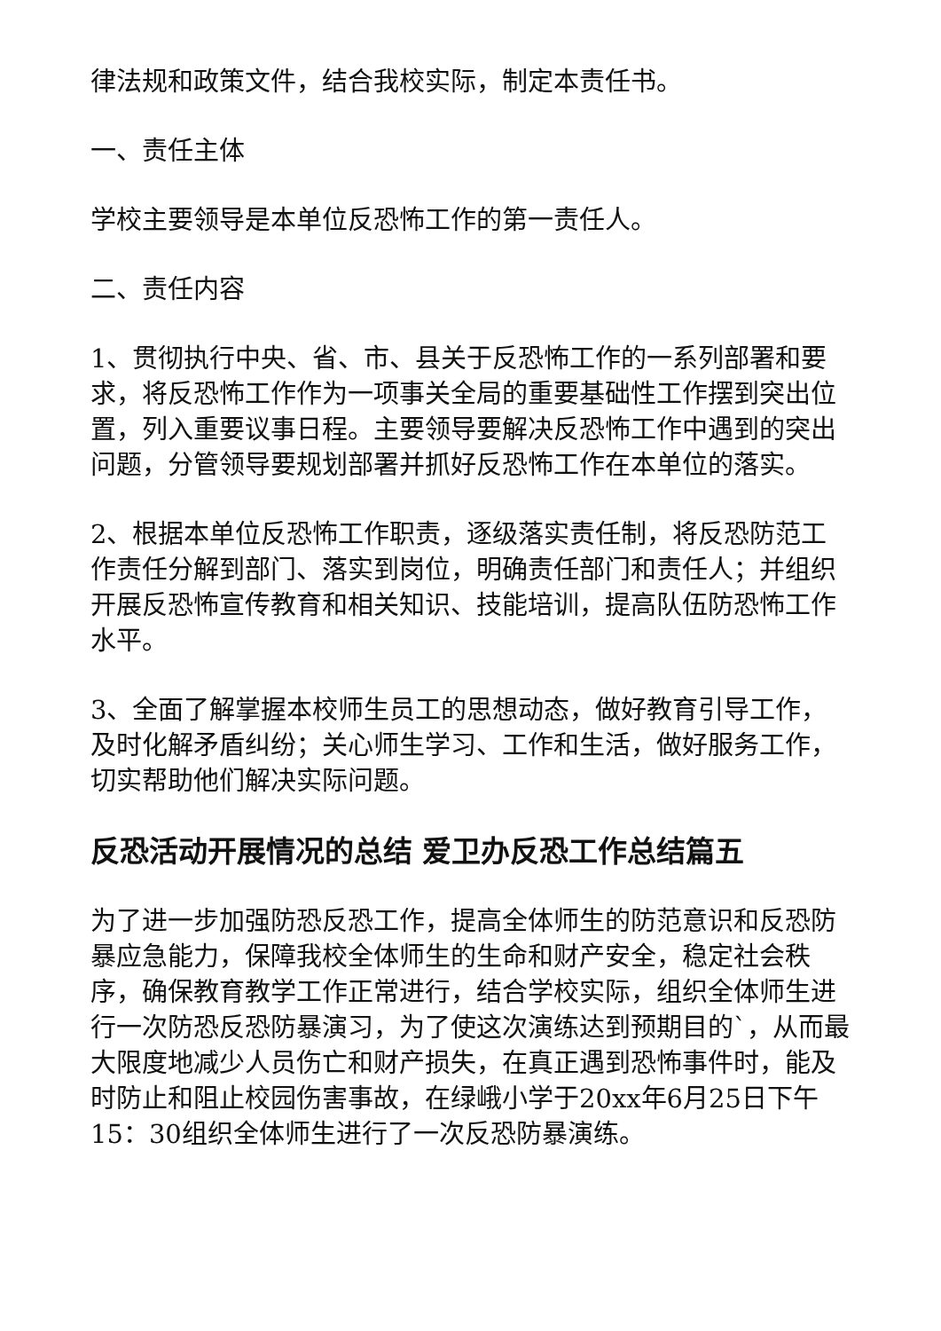律法规和政策文件，结合我校实际，制定本责任书。
一、责任主体
学校主要领导是本单位反恐怖工作的第一责任人。
二、责任内容
1、贯彻执行中央、省、市、县关于反恐怖工作的一系列部署和要求，将反恐怖工作作为一项事关全局的重要基础性工作摆到突出位置，列入重要议事日程。主要领导要解决反恐怖工作中遇到的突出问题，分管领导要规划部署并抓好反恐怖工作在本单位的落实。
2、根据本单位反恐怖工作职责，逐级落实责任制，将反恐防范工作责任分解到部门、落实到岗位，明确责任部门和责任人；并组织开展反恐怖宣传教育和相关知识、技能培训，提高队伍防恐怖工作水平。
3、全面了解掌握本校师生员工的思想动态，做好教育引导工作，及时化解矛盾纠纷；关心师生学习、工作和生活，做好服务工作，切实帮助他们解决实际问题。
反恐活动开展情况的总结 爱卫办反恐工作总结篇五
为了进一步加强防恐反恐工作，提高全体师生的防范意识和反恐防暴应急能力，保障我校全体师生的生命和财产安全，稳定社会秩序，确保教育教学工作正常进行，结合学校实际，组织全体师生进行一次防恐反恐防暴演习，为了使这次演练达到预期目的`，从而最大限度地减少人员伤亡和财产损失，在真正遇到恐怖事件时，能及时防止和阻止校园伤害事故，在绿峨小学于20xx年6月25日下午15：30组织全体师生进行了一次反恐防暴演练。